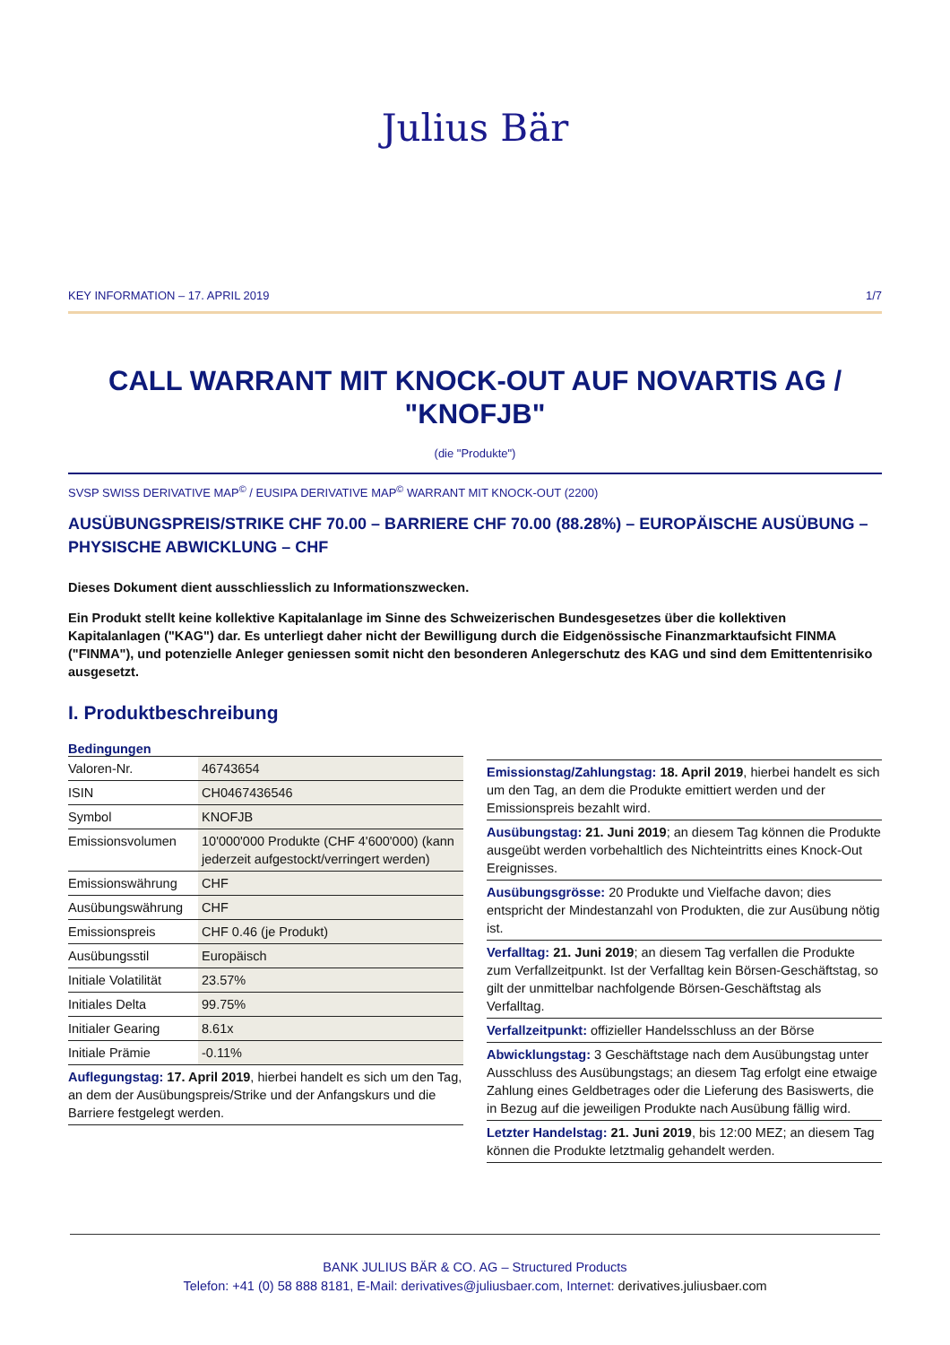Julius Bär
KEY INFORMATION – 17. APRIL 2019 1/7
CALL WARRANT MIT KNOCK-OUT AUF NOVARTIS AG /
"KNOFJB"
(die "Produkte")
SVSP SWISS DERIVATIVE MAP<sup>©</sup> / EUSIPA DERIVATIVE MAP<sup>©</sup> WARRANT MIT KNOCK-OUT (2200)
AUSÜBUNGSPREIS/STRIKE CHF 70.00 – BARRIERE CHF 70.00 (88.28%) – EUROPÄISCHE AUSÜBUNG – PHYSISCHE ABWICKLUNG – CHF
Dieses Dokument dient ausschliesslich zu Informationszwecken.
Ein Produkt stellt keine kollektive Kapitalanlage im Sinne des Schweizerischen Bundesgesetzes über die kollektiven Kapitalanlagen ("KAG") dar. Es unterliegt daher nicht der Bewilligung durch die Eidgenössische Finanzmarktaufsicht FINMA ("FINMA"), und potenzielle Anleger geniessen somit nicht den besonderen Anlegerschutz des KAG und sind dem Emittentenrisiko ausgesetzt.
I. Produktbeschreibung
Bedingungen
| Valoren-Nr. | 46743654 |
| ISIN | CH0467436546 |
| Symbol | KNOFJB |
| Emissionsvolumen | 10'000'000 Produkte (CHF 4'600'000) (kann jederzeit aufgestockt/verringert werden) |
| Emissionswährung | CHF |
| Ausübungswährung | CHF |
| Emissionspreis | CHF 0.46 (je Produkt) |
| Ausübungsstil | Europäisch |
| Initiale Volatilität | 23.57% |
| Initiales Delta | 99.75% |
| Initialer Gearing | 8.61x |
| Initiale Prämie | -0.11% |
Auflegungstag: 17. April 2019, hierbei handelt es sich um den Tag, an dem der Ausübungspreis/Strike und der Anfangskurs und die Barriere festgelegt werden.
Emissionstag/Zahlungstag: 18. April 2019, hierbei handelt es sich um den Tag, an dem die Produkte emittiert werden und der Emissionspreis bezahlt wird.
Ausübungstag: 21. Juni 2019; an diesem Tag können die Produkte ausgeübt werden vorbehaltlich des Nichteintritts eines Knock-Out Ereignisses.
Ausübungsgrösse: 20 Produkte und Vielfache davon; dies entspricht der Mindestanzahl von Produkten, die zur Ausübung nötig ist.
Verfalltag: 21. Juni 2019; an diesem Tag verfallen die Produkte zum Verfallzeitpunkt. Ist der Verfalltag kein Börsen-Geschäftstag, so gilt der unmittelbar nachfolgende Börsen-Geschäftstag als Verfalltag.
Verfallzeitpunkt: offizieller Handelsschluss an der Börse
Abwicklungstag: 3 Geschäftstage nach dem Ausübungstag unter Ausschluss des Ausübungstags; an diesem Tag erfolgt eine etwaige Zahlung eines Geldbetrages oder die Lieferung des Basiswerts, die in Bezug auf die jeweiligen Produkte nach Ausübung fällig wird.
Letzter Handelstag: 21. Juni 2019, bis 12:00 MEZ; an diesem Tag können die Produkte letztmalig gehandelt werden.
BANK JULIUS BÄR & CO. AG – Structured Products
Telefon: +41 (0) 58 888 8181, E-Mail: derivatives@juliusbaer.com, Internet: derivatives.juliusbaer.com